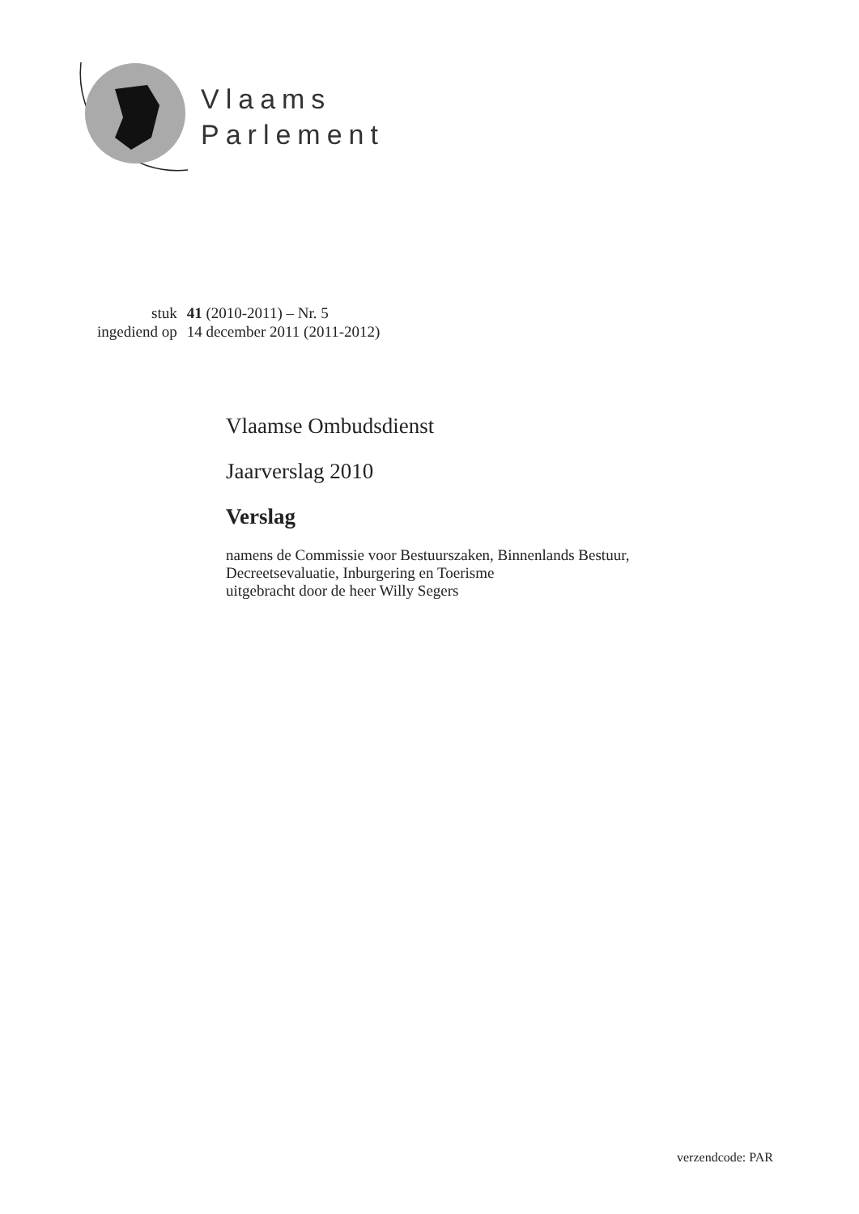Vlaams
Parlement
| stuk | 41 (2010-2011) – Nr. 5 |
| ingediend op | 14 december 2011 (2011-2012) |
Vlaamse Ombudsdienst
Jaarverslag 2010
Verslag
namens de Commissie voor Bestuurszaken, Binnenlands Bestuur,
Decreetsevaluatie, Inburgering en Toerisme
uitgebracht door de heer Willy Segers
verzendcode: PAR